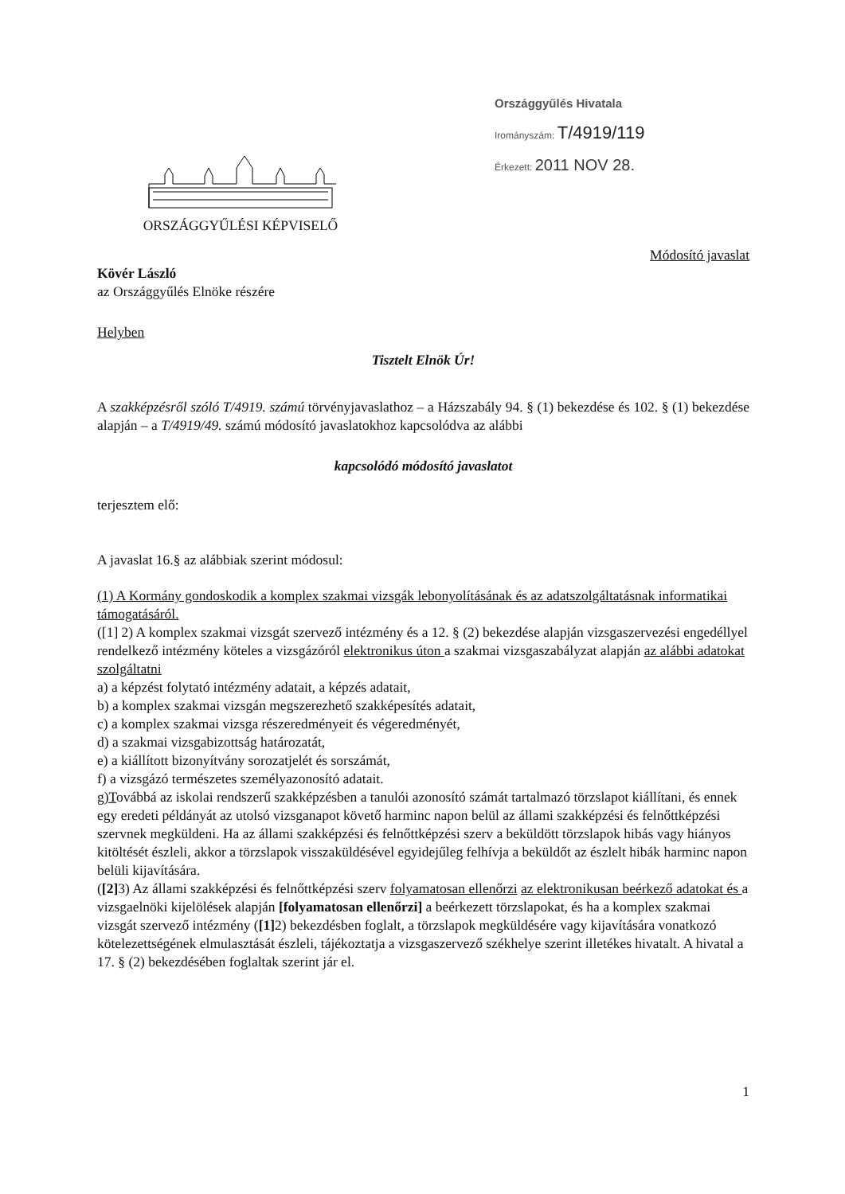ORSZÁGGYŰLÉSI KÉPVISELŐ
Országgyűlés Hivatala
Irományszám: T/4919/119
Érkezett: 2011 NOV 28.
Módosító javaslat
Kövér László
az Országgyűlés Elnöke részére
Helyben
Tisztelt Elnök Úr!
A szakképzésről szóló T/4919. számú törvényjavaslathoz – a Házszabály 94. § (1) bekezdése és 102. § (1) bekezdése alapján – a T/4919/49. számú módosító javaslatokhoz kapcsolódva az alábbi
kapcsolódó módosító javaslatot
terjesztem elő:
A javaslat 16.§ az alábbiak szerint módosul:
(1) A Kormány gondoskodik a komplex szakmai vizsgák lebonyolításának és az adatszolgáltatásnak informatikai támogatásáról.
([1] 2) A komplex szakmai vizsgát szervező intézmény és a 12. § (2) bekezdése alapján vizsgaszervezési engedéllyel rendelkező intézmény köteles a vizsgázóról elektronikus úton a szakmai vizsgaszabályzat alapján az alábbi adatokat szolgáltatni
a) a képzést folytató intézmény adatait, a képzés adatait,
b) a komplex szakmai vizsgán megszerezhető szakképesítés adatait,
c) a komplex szakmai vizsga részeredményeit és végeredményét,
d) a szakmai vizsgabizottság határozatát,
e) a kiállított bizonyítvány sorozatjelét és sorszámát,
f) a vizsgázó természetes személyazonosító adatait.
g)Továbbá az iskolai rendszerű szakképzésben a tanulói azonosító számát tartalmazó törzslapot kiállítani, és ennek egy eredeti példányát az utolsó vizsganapot követő harminc napon belül az állami szakképzési és felnőttképzési szervnek megküldeni. Ha az állami szakképzési és felnőttképzési szerv a beküldött törzslapok hibás vagy hiányos kitöltését észleli, akkor a törzslapok visszaküldésével egyidejűleg felhívja a beküldőt az észlelt hibák harminc napon belüli kijavítására.
([2] 3) Az állami szakképzési és felnőttképzési szerv folyamatosan ellenőrzi az elektronikusan beérkező adatokat és a vizsgaelnöki kijelölések alapján [folyamatosan ellenőrzi] a beérkezett törzslapokat, és ha a komplex szakmai vizsgát szervező intézmény ([1] 2) bekezdésben foglalt, a törzslapok megküldésére vagy kijavítására vonatkozó kötelezettségének elmulasztását észleli, tájékoztatja a vizsgaszervező székhelye szerint illetékes hivatalt. A hivatal a 17. § (2) bekezdésében foglaltak szerint jár el.
1